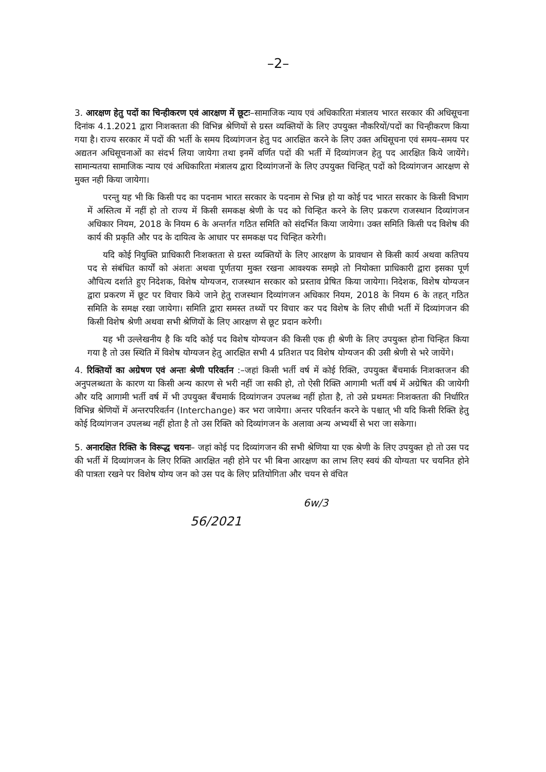–2–
3. आरक्षण हेतु पदों का चिन्हीकरण एवं आरक्षण में छूटः–सामाजिक न्याय एवं अधिकारिता मंत्रालय भारत सरकार की अधिसूचना दिनांक 4.1.2021 द्वारा निःशक्तता की विभिन्न श्रेणियों से ग्रस्त व्यक्तियों के लिए उपयुक्त नौकरियों/पदों का चिन्हीकरण किया गया है। राज्य सरकार में पदों की भर्ती के समय दिव्यांगजन हेतु पद आरक्षित करने के लिए उक्त अधिसूचना एवं समय–समय पर अद्यतन अधिसूचनाओं का संदर्भ लिया जायेगा तथा इनमें वर्णित पदों की भर्ती में दिव्यांगजन हेतु पद आरक्षित किये जायेंगे। सामान्यतया सामाजिक न्याय एवं अधिकारिता मंत्रालय द्वारा दिव्यांगजनों के लिए उपयुक्त चिन्हित् पदों को दिव्यांगजन आरक्षण से मुक्त नही किया जायेगा।
परन्तु यह भी कि किसी पद का पदनाम भारत सरकार के पदनाम से भिन्न हो या कोई पद भारत सरकार के किसी विभाग में अस्तित्व में नहीं हो तो राज्य में किसी समकक्ष श्रेणी के पद को चिन्हित करने के लिए प्रकरण राजस्थान दिव्यांगजन अधिकार नियम, 2018 के नियम 6 के अन्तर्गत गठित समिति को संदर्भित किया जायेगा। उक्त समिति किसी पद विशेष की कार्य की प्रकृति और पद के दायित्व के आधार पर समकक्ष पद चिन्हित करेगी।
यदि कोई नियुक्ति प्राधिकारी निःशक्तता से ग्रस्त व्यक्तियों के लिए आरक्षण के प्रावधान से किसी कार्य अथवा कतिपय पद से संबंधित कार्यों को अंशतः अथवा पूर्णतया मुक्त रखना आवश्यक समझे तो नियोक्ता प्राधिकारी द्वारा इसका पूर्ण औचित्य दर्शाते हुए निदेशक, विशेष योग्यजन, राजस्थान सरकार को प्रस्ताव प्रेषित किया जायेगा। निदेशक, विशेष योग्यजन द्वारा प्रकरण में छूट पर विचार किये जाने हेतु राजस्थान दिव्यांगजन अधिकार नियम, 2018 के नियम 6 के तहत् गठित समिति के समक्ष रखा जायेगा। समिति द्वारा समस्त तथ्यों पर विचार कर पद विशेष के लिए सीधी भर्ती में दिव्यांगजन की किसी विशेष श्रेणी अथवा सभी श्रेणियों के लिए आरक्षण से छूट प्रदान करेगी।
यह भी उल्लेखनीय है कि यदि कोई पद विशेष योग्यजन की किसी एक ही श्रेणी के लिए उपयुक्त होना चिन्हित किया गया है तो उस स्थिति में विशेष योग्यजन हेतु आरक्षित सभी 4 प्रतिशत पद विशेष योग्यजन की उसी श्रेणी से भरे जायेंगे।
4. रिक्तियों का अग्रेषण एवं अन्तः श्रेणी परिवर्तन :–जहां किसी भर्ती वर्ष में कोई रिक्ति, उपयुक्त बैंचमार्क निःशक्तजन की अनुपलब्धता के कारण या किसी अन्य कारण से भरी नहीं जा सकी हो, तो ऐसी रिक्ति आगामी भर्ती वर्ष में अग्रेषित की जायेगी और यदि आगामी भर्ती वर्ष में भी उपयुक्त बैंचमार्क दिव्यांगजन उपलब्ध नहीं होता है, तो उसे प्रथमतः निःशक्तता की निर्धारित विभिन्न श्रेणियों में अन्तरपरिवर्तन (Interchange) कर भरा जायेगा। अन्तर परिवर्तन करने के पश्चात् भी यदि किसी रिक्ति हेतु कोई दिव्यांगजन उपलब्ध नहीं होता है तो उस रिक्ति को दिव्यांगजन के अलावा अन्य अभ्यर्थी से भरा जा सकेगा।
5. अनारक्षित रिक्ति के विरूद्ध चयनः– जहां कोई पद दिव्यांगजन की सभी श्रेणिया या एक श्रेणी के लिए उपयुक्त हो तो उस पद की भर्ती में दिव्यांगजन के लिए रिक्ति आरक्षित नही होने पर भी बिना आरक्षण का लाभ लिए स्वयं की योग्यता पर चयनित होने की पात्रता रखने पर विशेष योग्य जन को उस पद के लिए प्रतियोगिता और चयन से वंचित
6w/3
56/2021